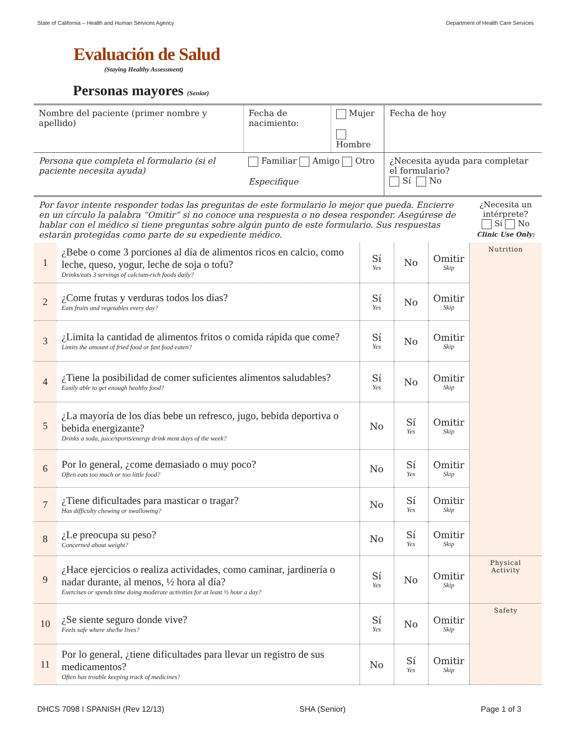State of California – Health and Human Services Agency Department of Health Care Services
Evaluación de Salud
(Staying Healthy Assessment)
Personas mayores (Senior)
| Nombre del paciente (primer nombre y apellido) | Fecha de nacimiento: | Mujer Hombre | Fecha de hoy |
| Persona que completa el formulario (si el paciente necesita ayuda) | Familiar Amigo Otro Especifique | | ¿Necesita ayuda para completar el formulario? Sí No |
| Por favor intente responder todas las preguntas de este formulario lo mejor que pueda. Encierre en un círculo la palabra “Omitir” si no conoce una respuesta o no desea responder. Asegúrese de hablar con el médico si tiene preguntas sobre algún punto de este formulario. Sus respuestas estarán protegidas como parte de su expediente médico. | | | | | ¿Necesita un intérprete? Sí No Clinic Use Only: |
| 1 | ¿Bebe o come 3 porciones al día de alimentos ricos en calcio, como leche, queso, yogur, leche de soja o tofu? Drinks/eats 3 servings of calcium-rich foods daily? | Sí Yes | No | Omitir Skip | Nutrition |
| 2 | ¿Come frutas y verduras todos los días? Eats fruits and vegetables every day? | Sí Yes | No | Omitir Skip | |
| 3 | ¿Limita la cantidad de alimentos fritos o comida rápida que come? Limits the amount of fried food or fast food eaten? | Sí Yes | No | Omitir Skip | |
| 4 | ¿Tiene la posibilidad de comer suficientes alimentos saludables? Easily able to get enough healthy food? | Sí Yes | No | Omitir Skip | |
| 5 | ¿La mayoría de los días bebe un refresco, jugo, bebida deportiva o bebida energizante? Drinks a soda, juice/sports/energy drink most days of the week? | No | Sí Yes | Omitir Skip | |
| 6 | Por lo general, ¿come demasiado o muy poco? Often eats too much or too little food? | No | Sí Yes | Omitir Skip | |
| 7 | ¿Tiene dificultades para masticar o tragar? Has difficulty chewing or swallowing? | No | Sí Yes | Omitir Skip | |
| 8 | ¿Le preocupa su peso? Concerned about weight? | No | Sí Yes | Omitir Skip | |
| 9 | ¿Hace ejercicios o realiza actividades, como caminar, jardinería o nadar durante, al menos, ½ hora al día? Exercises or spends time doing moderate activities for at least ½ hour a day? | Sí Yes | No | Omitir Skip | Physical Activity |
| 10 | ¿Se siente seguro donde vive? Feels safe where she/he lives? | Sí Yes | No | Omitir Skip | Safety |
| 11 | Por lo general, ¿tiene dificultades para llevar un registro de sus medicamentos? Often has trouble keeping track of medicines? | No | Sí Yes | Omitir Skip | |
DHCS 7098 I SPANISH (Rev 12/13) SHA (Senior) Page 1 of 3